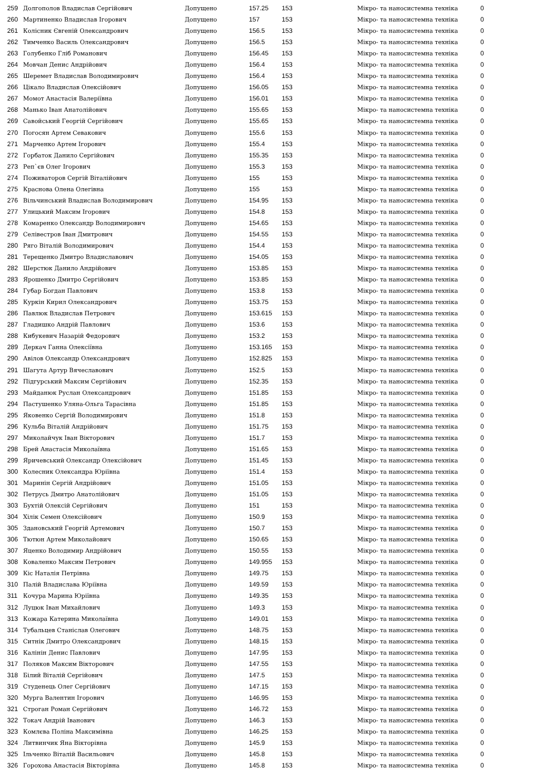| 259 | Долгополов Владислав Сергійович | Допущено | 157.25 | 153 | Мікро- та наносистемна техніка | 0 |
| 260 | Мартиненко Владислав Ігорович | Допущено | 157 | 153 | Мікро- та наносистемна техніка | 0 |
| 261 | Колісник Євгеній Олександрович | Допущено | 156.5 | 153 | Мікро- та наносистемна техніка | 0 |
| 262 | Тимченко Василь Олександрович | Допущено | 156.5 | 153 | Мікро- та наносистемна техніка | 0 |
| 263 | Голубенко Гліб Романович | Допущено | 156.45 | 153 | Мікро- та наносистемна техніка | 0 |
| 264 | Мовчан Денис Андрійович | Допущено | 156.4 | 153 | Мікро- та наносистемна техніка | 0 |
| 265 | Шеремет Владислав Володимирович | Допущено | 156.4 | 153 | Мікро- та наносистемна техніка | 0 |
| 266 | Цікало Владислав Олексійович | Допущено | 156.05 | 153 | Мікро- та наносистемна техніка | 0 |
| 267 | Момот Анастасія Валеріївна | Допущено | 156.01 | 153 | Мікро- та наносистемна техніка | 0 |
| 268 | Манько Іван Анатолійович | Допущено | 155.65 | 153 | Мікро- та наносистемна техніка | 0 |
| 269 | Савойський Георгій Сергійович | Допущено | 155.65 | 153 | Мікро- та наносистемна техніка | 0 |
| 270 | Погосян Артем Севакович | Допущено | 155.6 | 153 | Мікро- та наносистемна техніка | 0 |
| 271 | Марченко Артем Ігорович | Допущено | 155.4 | 153 | Мікро- та наносистемна техніка | 0 |
| 272 | Горбаток Данило Сергійович | Допущено | 155.35 | 153 | Мікро- та наносистемна техніка | 0 |
| 273 | Реп`єв Олег Ігорович | Допущено | 155.3 | 153 | Мікро- та наносистемна техніка | 0 |
| 274 | Поживаторов Сергій Віталійович | Допущено | 155 | 153 | Мікро- та наносистемна техніка | 0 |
| 275 | Краснова Олена Олегівна | Допущено | 155 | 153 | Мікро- та наносистемна техніка | 0 |
| 276 | Вільчинський Владислав Володимирович | Допущено | 154.95 | 153 | Мікро- та наносистемна техніка | 0 |
| 277 | Улицький Максим Ігорович | Допущено | 154.8 | 153 | Мікро- та наносистемна техніка | 0 |
| 278 | Комаренко Олександр Володимирович | Допущено | 154.65 | 153 | Мікро- та наносистемна техніка | 0 |
| 279 | Селівестров Іван Дмитрович | Допущено | 154.55 | 153 | Мікро- та наносистемна техніка | 0 |
| 280 | Ряго Віталій Володимирович | Допущено | 154.4 | 153 | Мікро- та наносистемна техніка | 0 |
| 281 | Терещенко Дмитро Владиславович | Допущено | 154.05 | 153 | Мікро- та наносистемна техніка | 0 |
| 282 | Шерстюк Данило Андрійович | Допущено | 153.85 | 153 | Мікро- та наносистемна техніка | 0 |
| 283 | Ярошенко Дмитро Сергійович | Допущено | 153.85 | 153 | Мікро- та наносистемна техніка | 0 |
| 284 | Губар Богдан Павлович | Допущено | 153.8 | 153 | Мікро- та наносистемна техніка | 0 |
| 285 | Куркін Кирил Олександрович | Допущено | 153.75 | 153 | Мікро- та наносистемна техніка | 0 |
| 286 | Павлюк Владислав Петрович | Допущено | 153.615 | 153 | Мікро- та наносистемна техніка | 0 |
| 287 | Гладишко Андрій Павлович | Допущено | 153.6 | 153 | Мікро- та наносистемна техніка | 0 |
| 288 | Кибукевич Назарій Федорович | Допущено | 153.2 | 153 | Мікро- та наносистемна техніка | 0 |
| 289 | Деркач Ганна Олексіївна | Допущено | 153.165 | 153 | Мікро- та наносистемна техніка | 0 |
| 290 | Авілов Олександр Олександрович | Допущено | 152.825 | 153 | Мікро- та наносистемна техніка | 0 |
| 291 | Шагута Артур Вячеславович | Допущено | 152.5 | 153 | Мікро- та наносистемна техніка | 0 |
| 292 | Підгурський Максим Сергійович | Допущено | 152.35 | 153 | Мікро- та наносистемна техніка | 0 |
| 293 | Майданюк Руслан Олександрович | Допущено | 151.85 | 153 | Мікро- та наносистемна техніка | 0 |
| 294 | Пастушенко Уляна-Ольга Тарасівна | Допущено | 151.85 | 153 | Мікро- та наносистемна техніка | 0 |
| 295 | Яковенко Сергій Володимирович | Допущено | 151.8 | 153 | Мікро- та наносистемна техніка | 0 |
| 296 | Кульба Віталій Андрійович | Допущено | 151.75 | 153 | Мікро- та наносистемна техніка | 0 |
| 297 | Миколайчук Іван Вікторович | Допущено | 151.7 | 153 | Мікро- та наносистемна техніка | 0 |
| 298 | Брей Анастасія Миколаївна | Допущено | 151.65 | 153 | Мікро- та наносистемна техніка | 0 |
| 299 | Яричевський Олександр Олексійович | Допущено | 151.45 | 153 | Мікро- та наносистемна техніка | 0 |
| 300 | Колесник Олександра Юріївна | Допущено | 151.4 | 153 | Мікро- та наносистемна техніка | 0 |
| 301 | Маринін Сергій Андрійович | Допущено | 151.05 | 153 | Мікро- та наносистемна техніка | 0 |
| 302 | Петрусь Дмитро Анатолійович | Допущено | 151.05 | 153 | Мікро- та наносистемна техніка | 0 |
| 303 | Бухтій Олексій Сергійович | Допущено | 151 | 153 | Мікро- та наносистемна техніка | 0 |
| 304 | Хілік Семен Олексійович | Допущено | 150.9 | 153 | Мікро- та наносистемна техніка | 0 |
| 305 | Здановський Георгій Артемович | Допущено | 150.7 | 153 | Мікро- та наносистемна техніка | 0 |
| 306 | Тютюн Артем Миколайович | Допущено | 150.65 | 153 | Мікро- та наносистемна техніка | 0 |
| 307 | Яценко Володимир Андрійович | Допущено | 150.55 | 153 | Мікро- та наносистемна техніка | 0 |
| 308 | Коваленко Максим Петрович | Допущено | 149.955 | 153 | Мікро- та наносистемна техніка | 0 |
| 309 | Кіс Наталія Петрівна | Допущено | 149.75 | 153 | Мікро- та наносистемна техніка | 0 |
| 310 | Палій Владислава Юріївна | Допущено | 149.59 | 153 | Мікро- та наносистемна техніка | 0 |
| 311 | Кочура Марина Юріївна | Допущено | 149.35 | 153 | Мікро- та наносистемна техніка | 0 |
| 312 | Луцюк Іван Михайлович | Допущено | 149.3 | 153 | Мікро- та наносистемна техніка | 0 |
| 313 | Кожара Катерина Миколаївна | Допущено | 149.01 | 153 | Мікро- та наносистемна техніка | 0 |
| 314 | Тубальцев Станіслав Олегович | Допущено | 148.75 | 153 | Мікро- та наносистемна техніка | 0 |
| 315 | Ситнік Дмитро Олександрович | Допущено | 148.15 | 153 | Мікро- та наносистемна техніка | 0 |
| 316 | Калінін Денис Павлович | Допущено | 147.95 | 153 | Мікро- та наносистемна техніка | 0 |
| 317 | Поляков Максим Вікторович | Допущено | 147.55 | 153 | Мікро- та наносистемна техніка | 0 |
| 318 | Білий Віталій Сергійович | Допущено | 147.5 | 153 | Мікро- та наносистемна техніка | 0 |
| 319 | Студенець Олег Сергійович | Допущено | 147.15 | 153 | Мікро- та наносистемна техніка | 0 |
| 320 | Мурга Валентин Ігорович | Допущено | 146.95 | 153 | Мікро- та наносистемна техніка | 0 |
| 321 | Строган Роман Сергійович | Допущено | 146.72 | 153 | Мікро- та наносистемна техніка | 0 |
| 322 | Токач Андрій Іванович | Допущено | 146.3 | 153 | Мікро- та наносистемна техніка | 0 |
| 323 | Комлєва Поліна Максимівна | Допущено | 146.25 | 153 | Мікро- та наносистемна техніка | 0 |
| 324 | Литвинчик Яна Вікторівна | Допущено | 145.9 | 153 | Мікро- та наносистемна техніка | 0 |
| 325 | Ільченко Віталій Васильович | Допущено | 145.8 | 153 | Мікро- та наносистемна техніка | 0 |
| 326 | Горохова Анастасія Вікторівна | Допущено | 145.8 | 153 | Мікро- та наносистемна техніка | 0 |